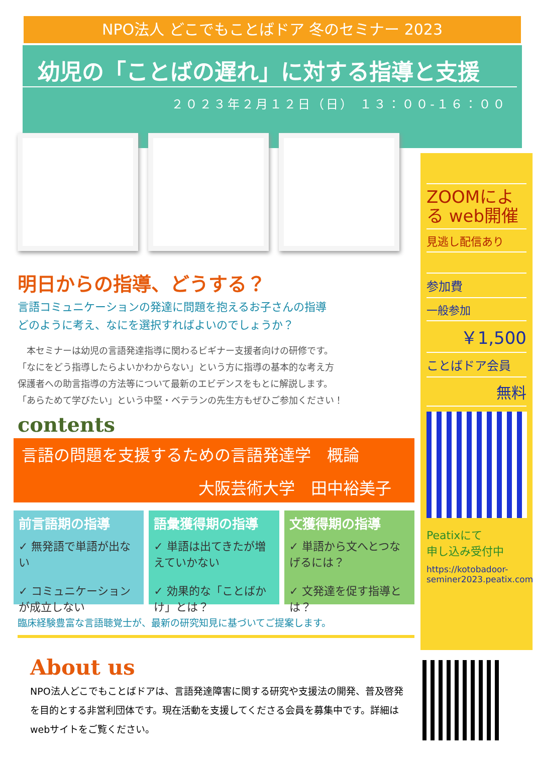NPO法人 どこでもことばドア 冬のセミナー 2023
幼児の「ことばの遅れ」に対する指導と支援
２０２３年２月１２日（日） １３：００-１６：００
明日からの指導、どうする？
言語コミュニケーションの発達に問題を抱えるお子さんの指導
どのように考え、なにを選択すればよいのでしょうか？
　本セミナーは幼児の言語発達指導に関わるビギナー支援者向けの研修です。
「なにをどう指導したらよいかわからない」という方に指導の基本的な考え方
保護者への助言指導の方法等について最新のエビデンスをもとに解説します。
「あらためて学びたい」という中堅・ベテランの先生方もぜひご参加ください！
contents
言語の問題を支援するための言語発達学　概論
大阪芸術大学　田中裕美子
前言語期の指導
✓ 無発語で単語が出ない
✓ コミュニケーションが成立しない
語彙獲得期の指導
✓ 単語は出てきたが増えていかない
✓ 効果的な「ことばかけ」とは？
文獲得期の指導
✓ 単語から文へとつなげるには？
✓ 文発達を促す指導とは？
臨床経験豊富な言語聴覚士が、最新の研究知見に基づいてご提案します。
ZOOMによる web開催
見逃し配信あり
参加費
一般参加
￥1,500
ことばドア会員
無料
Peatixにて
申し込み受付中
https://kotobadoor-seminer2023.peatix.com
About us
NPO法人どこでもことばドアは、言語発達障害に関する研究や支援法の開発、普及啓発を目的とする非営利団体です。現在活動を支援してくださる会員を募集中です。詳細はwebサイトをご覧ください。